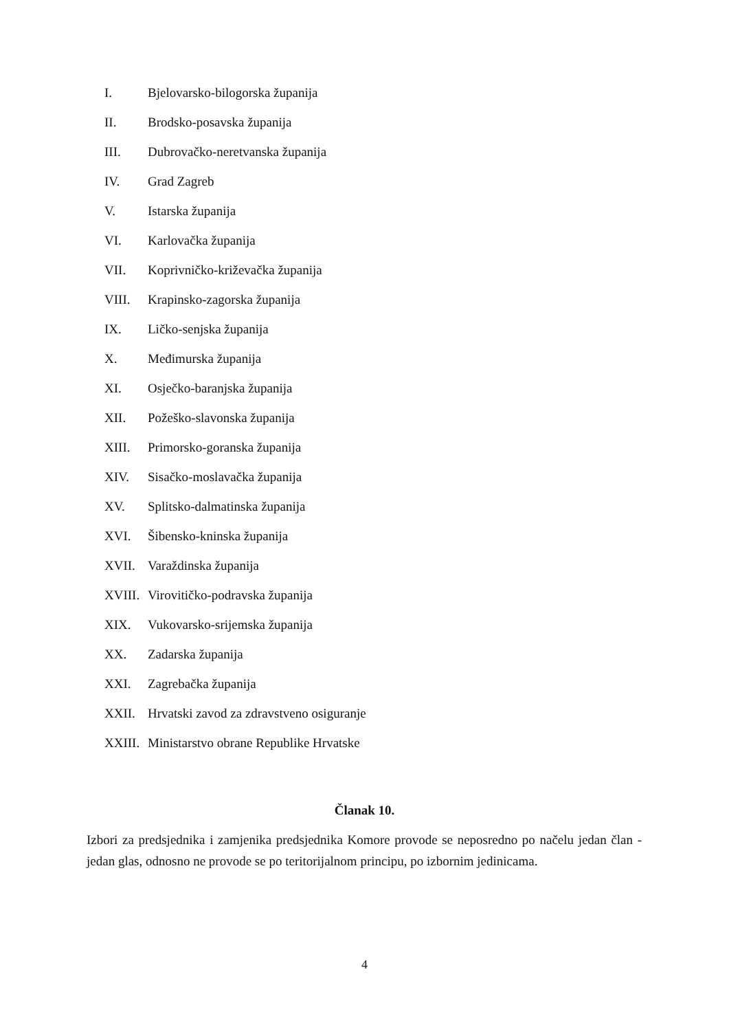I. Bjelovarsko-bilogorska županija
II. Brodsko-posavska županija
III. Dubrovačko-neretvanska županija
IV. Grad Zagreb
V. Istarska županija
VI. Karlovačka županija
VII. Koprivničko-križevačka županija
VIII. Krapinsko-zagorska županija
IX. Ličko-senjska županija
X. Međimurska županija
XI. Osječko-baranjska županija
XII. Požeško-slavonska županija
XIII. Primorsko-goranska županija
XIV. Sisačko-moslavačka županija
XV. Splitsko-dalmatinska županija
XVI. Šibensko-kninska županija
XVII. Varaždinska županija
XVIII. Virovitičko-podravska županija
XIX. Vukovarsko-srijemska županija
XX. Zadarska županija
XXI. Zagrebačka županija
XXII. Hrvatski zavod za zdravstveno osiguranje
XXIII. Ministarstvo obrane Republike Hrvatske
Članak 10.
Izbori za predsjednika i zamjenika predsjednika Komore provode se neposredno po načelu jedan član - jedan glas, odnosno ne provode se po teritorijalnom principu, po izbornim jedinicama.
4